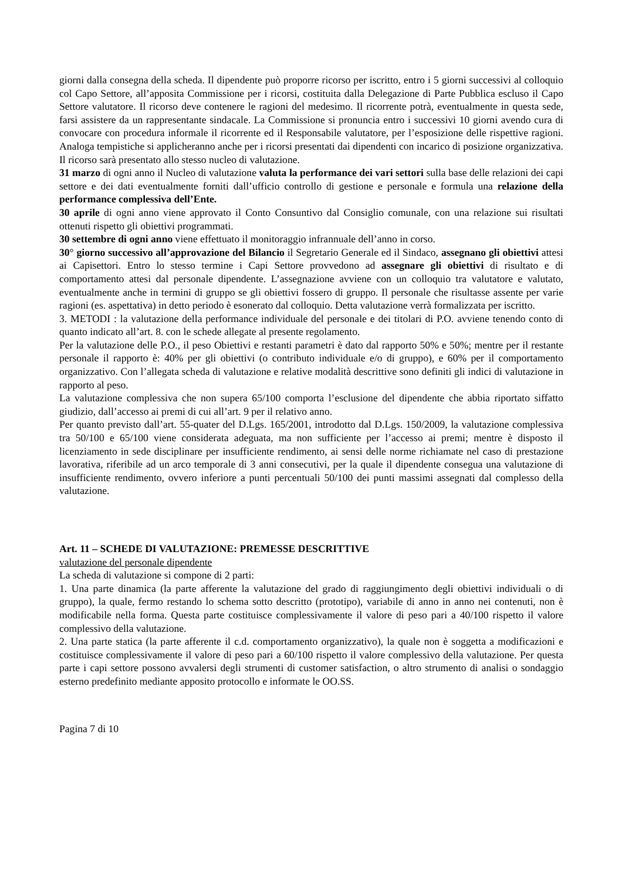giorni dalla consegna della scheda. Il dipendente può proporre ricorso per iscritto, entro i 5 giorni successivi al colloquio col Capo Settore, all’apposita Commissione per i ricorsi, costituita dalla Delegazione di Parte Pubblica escluso il Capo Settore valutatore. Il ricorso deve contenere le ragioni del medesimo. Il ricorrente potrà, eventualmente in questa sede, farsi assistere da un rappresentante sindacale. La Commissione si pronuncia entro i successivi 10 giorni avendo cura di convocare con procedura informale il ricorrente ed il Responsabile valutatore, per l’esposizione delle rispettive ragioni. Analoga tempistiche si applicheranno anche per i ricorsi presentati dai dipendenti con incarico di posizione organizzativa. Il ricorso sarà presentato allo stesso nucleo di valutazione.
31 marzo di ogni anno il Nucleo di valutazione valuta la performance dei vari settori sulla base delle relazioni dei capi settore e dei dati eventualmente forniti dall’ufficio controllo di gestione e personale e formula una relazione della performance complessiva dell’Ente.
30 aprile di ogni anno viene approvato il Conto Consuntivo dal Consiglio comunale, con una relazione sui risultati ottenuti rispetto gli obiettivi programmati.
30 settembre di ogni anno viene effettuato il monitoraggio infrannuale dell’anno in corso.
30° giorno successivo all’approvazione del Bilancio il Segretario Generale ed il Sindaco, assegnano gli obiettivi attesi ai Capisettori. Entro lo stesso termine i Capi Settore provvedono ad assegnare gli obiettivi di risultato e di comportamento attesi dal personale dipendente. L’assegnazione avviene con un colloquio tra valutatore e valutato, eventualmente anche in termini di gruppo se gli obiettivi fossero di gruppo. Il personale che risultasse assente per varie ragioni (es. aspettativa) in detto periodo è esonerato dal colloquio. Detta valutazione verrà formalizzata per iscritto.
3. METODI : la valutazione della performance individuale del personale e dei titolari di P.O. avviene tenendo conto di quanto indicato all’art. 8. con le schede allegate al presente regolamento.
Per la valutazione delle P.O., il peso Obiettivi e restanti parametri è dato dal rapporto 50% e 50%; mentre per il restante personale il rapporto è: 40% per gli obiettivi (o contributo individuale e/o di gruppo), e 60% per il comportamento organizzativo. Con l’allegata scheda di valutazione e relative modalità descrittive sono definiti gli indici di valutazione in rapporto al peso.
La valutazione complessiva che non supera 65/100 comporta l’esclusione del dipendente che abbia riportato siffatto giudizio, dall’accesso ai premi di cui all’art. 9 per il relativo anno.
Per quanto previsto dall’art. 55-quater del D.Lgs. 165/2001, introdotto dal D.Lgs. 150/2009, la valutazione complessiva tra 50/100 e 65/100 viene considerata adeguata, ma non sufficiente per l’accesso ai premi; mentre è disposto il licenziamento in sede disciplinare per insufficiente rendimento, ai sensi delle norme richiamate nel caso di prestazione lavorativa, riferibile ad un arco temporale di 3 anni consecutivi, per la quale il dipendente consegua una valutazione di insufficiente rendimento, ovvero inferiore a punti percentuali 50/100 dei punti massimi assegnati dal complesso della valutazione.
Art. 11 – SCHEDE DI VALUTAZIONE: PREMESSE DESCRITTIVE
valutazione del personale dipendente
La scheda di valutazione si compone di 2 parti:
1. Una parte dinamica (la parte afferente la valutazione del grado di raggiungimento degli obiettivi individuali o di gruppo), la quale, fermo restando lo schema sotto descritto (prototipo), variabile di anno in anno nei contenuti, non è modificabile nella forma. Questa parte costituisce complessivamente il valore di peso pari a 40/100 rispetto il valore complessivo della valutazione.
2. Una parte statica (la parte afferente il c.d. comportamento organizzativo), la quale non è soggetta a modificazioni e costituisce complessivamente il valore di peso pari a 60/100 rispetto il valore complessivo della valutazione. Per questa parte i capi settore possono avvalersi degli strumenti di customer satisfaction, o altro strumento di analisi o sondaggio esterno predefinito mediante apposito protocollo e informate le OO.SS.
Pagina 7 di 10